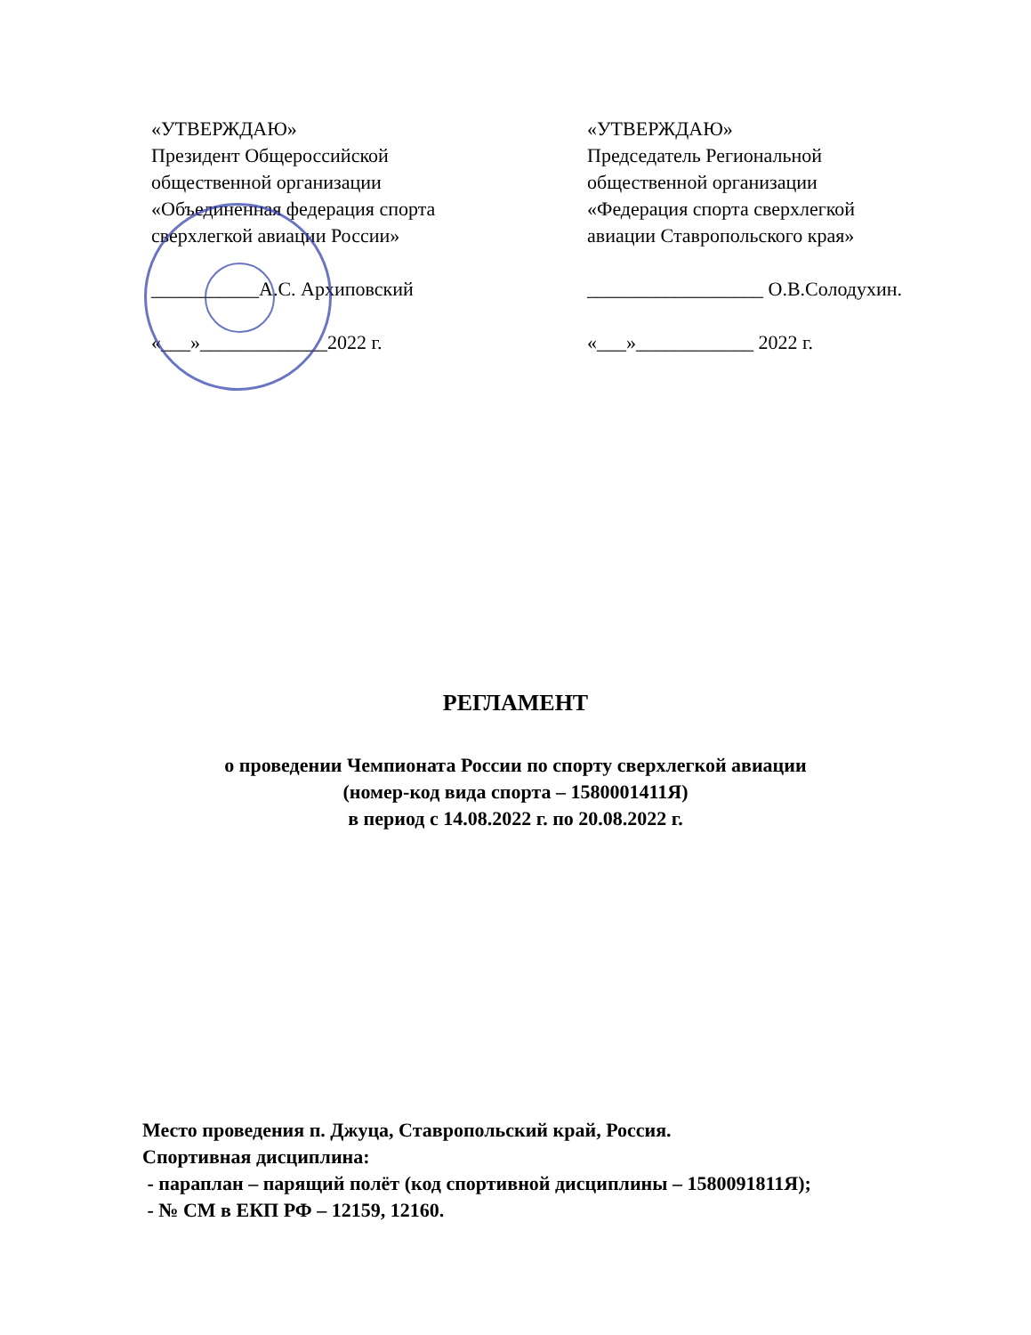«УТВЕРЖДАЮ»
Президент Общероссийской
общественной организации
«Объединенная федерация спорта
сверхлегкой авиации России»
___________А.С. Архиповский
«___»_____________2022 г.
«УТВЕРЖДАЮ»
Председатель Региональной
общественной организации
«Федерация спорта сверхлегкой
авиации Ставропольского края»
__________________ О.В.Солодухин.
«___»____________ 2022 г.
РЕГЛАМЕНТ
о проведении Чемпионата России по спорту сверхлегкой авиации
(номер-код вида спорта – 1580001411Я)
в период с 14.08.2022 г. по 20.08.2022 г.
Место проведения п. Джуца, Ставропольский край, Россия.
Спортивная дисциплина:
- параплан – парящий полёт (код спортивной дисциплины – 1580091811Я);
- № СМ в ЕКП РФ – 12159, 12160.